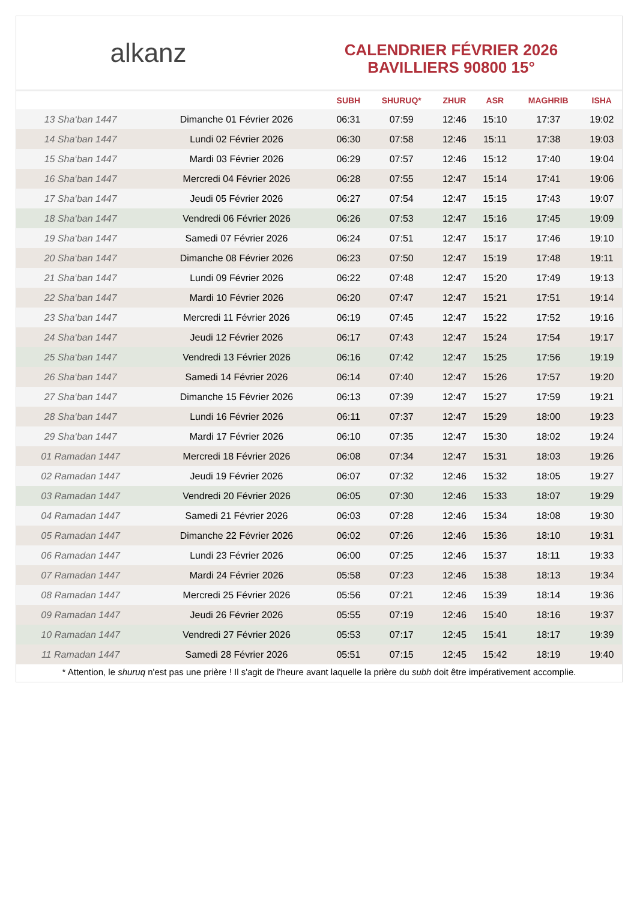​ alkanz
CALENDRIER FÉVRIER 2026
BAVILLIERS 90800 15°
| | | SUBH | SHURUQ* | ZHUR | ASR | MAGHRIB | ISHA |
| --- | --- | --- | --- | --- | --- | --- | --- |
| 13 Sha‘ban 1447 | Dimanche 01 Février 2026 | 06:31 | 07:59 | 12:46 | 15:10 | 17:37 | 19:02 |
| 14 Sha‘ban 1447 | Lundi 02 Février 2026 | 06:30 | 07:58 | 12:46 | 15:11 | 17:38 | 19:03 |
| 15 Sha‘ban 1447 | Mardi 03 Février 2026 | 06:29 | 07:57 | 12:46 | 15:12 | 17:40 | 19:04 |
| 16 Sha‘ban 1447 | Mercredi 04 Février 2026 | 06:28 | 07:55 | 12:47 | 15:14 | 17:41 | 19:06 |
| 17 Sha‘ban 1447 | Jeudi 05 Février 2026 | 06:27 | 07:54 | 12:47 | 15:15 | 17:43 | 19:07 |
| 18 Sha‘ban 1447 | Vendredi 06 Février 2026 | 06:26 | 07:53 | 12:47 | 15:16 | 17:45 | 19:09 |
| 19 Sha‘ban 1447 | Samedi 07 Février 2026 | 06:24 | 07:51 | 12:47 | 15:17 | 17:46 | 19:10 |
| 20 Sha‘ban 1447 | Dimanche 08 Février 2026 | 06:23 | 07:50 | 12:47 | 15:19 | 17:48 | 19:11 |
| 21 Sha‘ban 1447 | Lundi 09 Février 2026 | 06:22 | 07:48 | 12:47 | 15:20 | 17:49 | 19:13 |
| 22 Sha‘ban 1447 | Mardi 10 Février 2026 | 06:20 | 07:47 | 12:47 | 15:21 | 17:51 | 19:14 |
| 23 Sha‘ban 1447 | Mercredi 11 Février 2026 | 06:19 | 07:45 | 12:47 | 15:22 | 17:52 | 19:16 |
| 24 Sha‘ban 1447 | Jeudi 12 Février 2026 | 06:17 | 07:43 | 12:47 | 15:24 | 17:54 | 19:17 |
| 25 Sha‘ban 1447 | Vendredi 13 Février 2026 | 06:16 | 07:42 | 12:47 | 15:25 | 17:56 | 19:19 |
| 26 Sha‘ban 1447 | Samedi 14 Février 2026 | 06:14 | 07:40 | 12:47 | 15:26 | 17:57 | 19:20 |
| 27 Sha‘ban 1447 | Dimanche 15 Février 2026 | 06:13 | 07:39 | 12:47 | 15:27 | 17:59 | 19:21 |
| 28 Sha‘ban 1447 | Lundi 16 Février 2026 | 06:11 | 07:37 | 12:47 | 15:29 | 18:00 | 19:23 |
| 29 Sha‘ban 1447 | Mardi 17 Février 2026 | 06:10 | 07:35 | 12:47 | 15:30 | 18:02 | 19:24 |
| 01 Ramadan 1447 | Mercredi 18 Février 2026 | 06:08 | 07:34 | 12:47 | 15:31 | 18:03 | 19:26 |
| 02 Ramadan 1447 | Jeudi 19 Février 2026 | 06:07 | 07:32 | 12:46 | 15:32 | 18:05 | 19:27 |
| 03 Ramadan 1447 | Vendredi 20 Février 2026 | 06:05 | 07:30 | 12:46 | 15:33 | 18:07 | 19:29 |
| 04 Ramadan 1447 | Samedi 21 Février 2026 | 06:03 | 07:28 | 12:46 | 15:34 | 18:08 | 19:30 |
| 05 Ramadan 1447 | Dimanche 22 Février 2026 | 06:02 | 07:26 | 12:46 | 15:36 | 18:10 | 19:31 |
| 06 Ramadan 1447 | Lundi 23 Février 2026 | 06:00 | 07:25 | 12:46 | 15:37 | 18:11 | 19:33 |
| 07 Ramadan 1447 | Mardi 24 Février 2026 | 05:58 | 07:23 | 12:46 | 15:38 | 18:13 | 19:34 |
| 08 Ramadan 1447 | Mercredi 25 Février 2026 | 05:56 | 07:21 | 12:46 | 15:39 | 18:14 | 19:36 |
| 09 Ramadan 1447 | Jeudi 26 Février 2026 | 05:55 | 07:19 | 12:46 | 15:40 | 18:16 | 19:37 |
| 10 Ramadan 1447 | Vendredi 27 Février 2026 | 05:53 | 07:17 | 12:45 | 15:41 | 18:17 | 19:39 |
| 11 Ramadan 1447 | Samedi 28 Février 2026 | 05:51 | 07:15 | 12:45 | 15:42 | 18:19 | 19:40 |
* Attention, le shuruq n'est pas une prière ! Il s'agit de l'heure avant laquelle la prière du subh doit être impérativement accomplie.